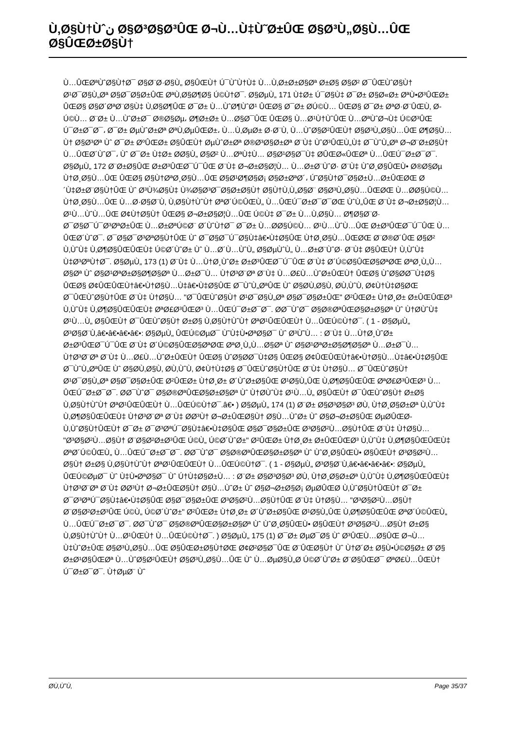Ù‚Ø§Ù†Ùˆن Ø§Ø³Ø§Ø³ÛŒ Ø¬Ù…Ù‡Ù˜Ø±ÛŒ Ø§Ø³Ù„Ø§Ù…ÛŒ Ø§ÛŒØ±Ø§Ù†
Ù…ÛŒØªÙˆØ§Ù†Ø¯ Ø§Ø¨Ø·Ø§Ù„ Ø§ÛŒÙ† Ú¯ÙˆÙ†Ù‡ Ù…Ù‚Ø±Ø±Ø§Øª Ø±Ø§ Ø§Ø² Ø¯ÛŒÙˆØ§Ù† Ø¹Ø¯Ø§Ù„Øª Ø§Ø¯Ø§Ø±ÛŒ ØªÙ‚Ø§Ø¶Ø§ Ú©Ù†Ø¯. Ø§ØµÙ„ 171 Ù‡Ø± Ú¯Ø§Ù‡ Ø¯Ø± Ø§Ø«Ø± ØªÙ•Ø³ÛŒØ± ÛŒØ§ Ø§Ø´ØªØ¨Ø§Ù‡ Ù‚Ø§Ø¶ÛŒ Ø¯Ø± Ù…ÙˆØ¶ÙˆØ¹ ÛŒØ§ Ø¯Ø± Ø­Ú©Ù… ÛŒØ§ Ø¯Ø± ØªØ·Ø¨ÛŒÙ‚ Ø­Ú©Ù… Ø¨Ø± Ù…ÙˆØ±Ø¯ Ø®Ø§Øµ، Ø¶Ø±Ø± Ù…Ø§Ø¯ÛŒ ÛŒØ§ Ù…Ø¹Ù†ÙˆÛŒ Ù…ØªÙˆØ¬Ù‡ Ú©Ø³ÛŒ Ú¯Ø±Ø¯Ø¯، Ø¯Ø± ØµÙˆØ±Øª ØªÙ‚ØµÛŒØ±، Ù…Ù‚ØµØ± Ø·Ø¨Ù‚ Ù…ÙˆØ§Ø²ÛŒÙ† Ø§Ø³Ù„Ø§Ù…ÛŒ Ø¶Ø§Ù…Ù† Ø§Ø³Øª Ùˆ Ø¯Ø± ØºÛŒØ± Ø§ÛŒÙ† ØµÙˆØ±Øª Ø®Ø³Ø§Ø±Øª Ø¨Ù‡ ÙˆØ³ÛŒÙ„Ù‡ Ø¯ÙˆÙ„Øª Ø¬Ø¨Ø±Ø§Ù† Ù…ÛŒØ´ÙˆØ¯، Ùˆ Ø¯Ø± Ù‡Ø± Ø­Ø§Ù„ Ø§Ø² Ù…ØªÙ‡Ù… Ø§Ø¹Ø§Ø¯Ù‡ Ø­ÛŒØ«ÛŒØª Ù…ÛŒÚ¯Ø±Ø¯Ø¯. Ø§ØµÙ„ 172 Ø¨Ø±Ø§ÛŒ Ø±Ø³ÛŒØ¯Ú¯ÛŒ Ø¨Ù‡ Ø¬Ø±Ø§Ø¦Ù… Ù…Ø±Ø¨ÙˆØ· Ø¨Ù‡ ÙˆØ¸Ø§ÛŒÙ• Ø®Ø§Øµ Ù†Ø¸Ø§Ù…ÛŒ ÛŒØ§ Ø§Ù†ØªØ¸Ø§Ù…ÛŒ Ø§Ø¹Ø¶Ø§Ø¡ Ø§Ø±ØªØ´، Ú˜Ø§Ù†Ø¯Ø§Ø±Ù…Ø±ÛŒØŒ Ø´Ù‡Ø±Ø¨Ø§Ù†ÛŒ Ùˆ Ø³Ù¾Ø§Ù‡ Ù¾Ø§Ø³Ø¯Ø§Ø±Ø§Ù† Ø§Ù†Ù‚Ù„Ø§Ø¨ Ø§Ø³Ù„Ø§Ù…ÛŒØŒ Ù…Ø­Ø§Ú©Ù… Ù†Ø¸Ø§Ù…ÛŒ Ù…Ø·Ø§Ø¨Ù‚ Ù‚Ø§Ù†ÙˆÙ† ØªØ´Ú©ÛŒÙ„ Ù…ÛŒÚ¯Ø±Ø¯Ø¯ØŒ ÙˆÙ„ÛŒ Ø¨Ù‡ Ø¬Ø±Ø§Ø¦Ù… Ø¹Ù…ÙˆÙ…ÛŒ Ø¢Ù†Ø§Ù† ÛŒØ§ Ø¬Ø±Ø§Ø¦Ù…ÛŒ Ú©Ù‡ Ø¯Ø± Ù…Ù‚Ø§Ù… Ø¶Ø§Ø¨Ø· Ø¯Ø§Ø¯Ú¯Ø³ØªØ±ÛŒ Ù…Ø±ØªÚ©Ø¨ Ø´ÙˆÙ†Ø¯ Ø¯Ø± Ù…Ø­Ø§Ú©Ù… Ø¹Ù…ÙˆÙ…ÛŒ Ø±Ø³ÛŒØ¯Ú¯ÛŒ Ù…ÛŒØ´ÙˆØ¯. Ø¯Ø§Ø¯Ø³ØªØ§Ù†ÛŒ Ùˆ Ø¯Ø§Ø¯Ú¯Ø§Ù‡â€•Ù‡Ø§ÛŒ Ù†Ø¸Ø§Ù…ÛŒØŒ Ø¨Ø®Ø´ÛŒ Ø§Ø² Ù‚ÙˆÙ‡ Ù‚Ø¶Ø§ÛŒÛŒÙ‡ Ú©Ø´ÙˆØ± Ùˆ Ù…Ø´Ù…ÙˆÙ„ Ø§ØµÙˆÙ„ Ù…Ø±Ø¨ÙˆØ· Ø¨Ù‡ Ø§ÛŒÙ† Ù‚ÙˆÙ‡ Ù‡Ø³ØªÙ†Ø¯. Ø§ØµÙ„ 173 (1) Ø¨Ù‡ Ù…Ù†Ø¸ÙˆØ± Ø±Ø³ÛŒØ¯Ú¯ÛŒ Ø¨Ù‡ Ø´Ú©Ø§ÛŒØ§ØªØŒ ØªØ¸Ù„Ù…Ø§Øª Ùˆ Ø§Ø¹ØªØ±Ø§Ø¶Ø§Øª Ù…Ø±Ø¯Ù… Ù†Ø³Ø¨Øª Ø¨Ù‡ Ù…Ø£Ù…ÙˆØ±ÛŒÙ† ÛŒØ§ ÙˆØ§Ø­Ø¯Ù‡Ø§ ÛŒØ§ Ø¢ÛŒÛŒÙ†â€•Ù†Ø§Ù…Ù‡â€•Ù‡Ø§ÛŒ Ø¯ÙˆÙ„ØªÛŒ Ùˆ Ø§Ø­Ù‚Ø§Ù‚ Ø­Ù‚ÙˆÙ‚ Ø¢Ù†Ù‡Ø§ØŒ Ø¯ÛŒÙˆØ§Ù†ÛŒ Ø¨Ù‡ Ù†Ø§Ù… "Ø¯ÛŒÙˆØ§Ù† Ø¹Ø¯Ø§Ù„Øª Ø§Ø¯Ø§Ø±ÛŒ" Ø²ÛŒØ± Ù†Ø¸Ø± Ø±ÛŒÛŒØ³ Ù‚ÙˆÙ‡ Ù‚Ø¶Ø§ÛŒÛŒÙ‡ ØªØ£Ø³ÛŒØ³ Ù…ÛŒÚ¯Ø±Ø¯Ø¯. Ø­Ø¯ÙˆØ¯ Ø§Ø®ØªÛŒØ§Ø±Ø§Øª Ùˆ Ù†Ø­ÙˆÙ‡ Ø¹Ù…Ù„ Ø§ÛŒÙ† Ø¯ÛŒÙˆØ§Ù† Ø±Ø§ Ù‚Ø§Ù†ÙˆÙ† ØªØ¹ÛŒÛŒÙ† Ù…ÛŒÚ©Ù†Ø¯. ( 1 - Ø§ØµÙ„ Ø³Ø§Ø¨Ù‚â€•â€•â€•â€•: Ø§ØµÙ„ ÛŒÚ©ØµØ¯ Ù˜Ù‡Ù•ØªØ§Ø¯ Ùˆ Ø³Ù˜Ù… : Ø¨Ù‡ Ù…Ù†Ø¸ÙˆØ± Ø±Ø³ÛŒØ¯Ú¯ÛŒ Ø¨Ù‡ Ø´Ú©Ø§ÛŒØ§ØªØŒ ØªØ¸Ù„Ù…Ø§Øª Ùˆ Ø§Ø¹ØªØ±Ø§Ø¶Ø§Øª Ù…Ø±Ø¯Ù… Ù†Ø³Ø¨Øª Ø¨Ù‡ Ù…Ø£Ù…ÙˆØ±ÛŒÙ† ÛŒØ§ ÙˆØ§Ø­Ø¯Ù‡Ø§ ÛŒØ§ Ø¢ÛŒÛŒÙ†â€•Ù†Ø§Ù…Ù‡â€•Ù‡Ø§ÛŒ Ø¯ÙˆÙ„ØªÛŒ Ùˆ Ø§Ø­Ù‚Ø§Ù‚ Ø­Ù‚ÙˆÙ‚ Ø¢Ù†Ù‡Ø§ Ø¯ÛŒÙˆØ§Ù†ÛŒ Ø¨Ù‡ Ù†Ø§Ù… Ø¯ÛŒÙˆØ§Ù† Ø¹Ø¯Ø§Ù„Øª Ø§Ø¯Ø§Ø±ÛŒ Ø²ÛŒØ± Ù†Ø¸Ø± Ø´ÙˆØ±Ø§ÛŒ Ø¹Ø§Ù„ÛŒ Ù‚Ø¶Ø§ÛŒÛŒ ØªØ£Ø³ÛŒØ³ Ù…ÛŒÚ¯Ø±Ø¯Ø¯. Ø­Ø¯ÙˆØ¯ Ø§Ø®ØªÛŒØ§Ø±Ø§Øª Ùˆ Ù†Ø­ÙˆÙ‡ Ø¹Ù…Ù„ Ø§ÛŒÙ† Ø¯ÛŒÙˆØ§Ù† Ø±Ø§ Ù‚Ø§Ù†ÙˆÙ† ØªØ¹ÛŒÛŒÙ† Ù…ÛŒÚ©Ù†Ø¯.â€• ) Ø§ØµÙ„ 174 (1) Ø¨Ø± Ø§Ø³Ø§Ø³ Ø­Ù‚ Ù†Ø¸Ø§Ø±Øª Ù‚ÙˆÙ‡ Ù‚Ø¶Ø§ÛŒÛŒÙ‡ Ù†Ø³Ø¨Øª Ø¨Ù‡ Ø­Ø³Ù† Ø¬Ø±ÛŒØ§Ù† Ø§Ù…ÙˆØ± Ùˆ Ø§Ø¬Ø±Ø§ÛŒ ØµØ­ÛŒØ­ Ù‚ÙˆØ§Ù†ÛŒÙ† Ø¯Ø± Ø¯Ø³ØªÚ¯Ø§Ù‡â€•Ù‡Ø§ÛŒ Ø§Ø¯Ø§Ø±ÛŒ Ø³Ø§Ø²Ù…Ø§Ù†ÛŒ Ø¨Ù‡ Ù†Ø§Ù… "Ø³Ø§Ø²Ù…Ø§Ù† Ø¨Ø§Ø²Ø±Ø³ÛŒ Ú©Ù„ Ú©Ø´ÙˆØ±" Ø²ÛŒØ± Ù†Ø¸Ø± Ø±ÛŒÛŒØ³ Ù‚ÙˆÙ‡ Ù‚Ø¶Ø§ÛŒÛŒÙ‡ ØªØ´Ú©ÛŒÙ„ Ù…ÛŒÚ¯Ø±Ø¯Ø¯. Ø­Ø¯ÙˆØ¯ Ø§Ø®ØªÛŒØ§Ø±Ø§Øª Ùˆ ÙˆØ¸Ø§ÛŒÙ• Ø§ÛŒÙ† Ø³Ø§Ø²Ù…Ø§Ù† Ø±Ø§ Ù‚Ø§Ù†ÙˆÙ† ØªØ¹ÛŒÛŒÙ† Ù…ÛŒÚ©Ù†Ø¯. ( 1 - Ø§ØµÙ„ Ø³Ø§Ø¨Ù‚â€•â€•â€•â€•: Ø§ØµÙ„ ÛŒÚ©ØµØ¯ Ùˆ Ù‡Ù•ØªØ§Ø¯ Ùˆ Ú†Ù‡Ø§Ø±Ù… : Ø¨Ø± Ø§Ø³Ø§Ø³ Ø­Ù‚ Ù†Ø¸Ø§Ø±Øª Ù‚ÙˆÙ‡ Ù‚Ø¶Ø§ÛŒÛŒÙ‡ Ù†Ø³Ø¨Øª Ø¨Ù‡ Ø­Ø³Ù† Ø¬Ø±ÛŒØ§Ù† Ø§Ù…ÙˆØ± Ùˆ Ø§Ø¬Ø±Ø§Ø¡ ØµØ­ÛŒØ­ Ù‚ÙˆØ§Ù†ÛŒÙ† Ø¯Ø± Ø¯Ø³ØªÚ¯Ø§Ù‡â€•Ù‡Ø§ÛŒ Ø§Ø¯Ø§Ø±ÛŒ Ø³Ø§Ø²Ù…Ø§Ù†ÛŒ Ø¨Ù‡ Ù†Ø§Ù… "Ø³Ø§Ø²Ù…Ø§Ù† Ø¨Ø§Ø²Ø±Ø³ÛŒ Ú©Ù„ Ú©Ø´ÙˆØ±" Ø²ÛŒØ± Ù†Ø¸Ø± Ø´ÙˆØ±Ø§ÛŒ Ø¹Ø§Ù„ÛŒ Ù‚Ø¶Ø§ÛŒÛŒ ØªØ´Ú©ÛŒÙ„ Ù…ÛŒÚ¯Ø±Ø¯Ø¯. Ø­Ø¯ÙˆØ¯ Ø§Ø®ØªÛŒØ§Ø±Ø§Øª Ùˆ ÙˆØ¸Ø§ÛŒÙ• Ø§ÛŒÙ† Ø³Ø§Ø²Ù…Ø§Ù† Ø±Ø§ Ù‚Ø§Ù†ÙˆÙ† Ù…Ø¹ÛŒÙ† Ù…ÛŒÚ©Ù†Ø¯. ) Ø§ØµÙ„ 175 (1) Ø¯Ø± ØµØ¯Ø§ Ùˆ Ø³ÛŒÙ…Ø§ÛŒ Ø¬Ù…Ù‡ÙˆØ±ÛŒ Ø§Ø³Ù„Ø§Ù…ÛŒ Ø§ÛŒØ±Ø§Ù†ØŒ Ø¢Ø²Ø§Ø¯ÛŒ Ø¨ÛŒØ§Ù† Ùˆ Ù†Ø´Ø± Ø§Ù•Ú©Ø§Ø± Ø¨Ø§ Ø±Ø¹Ø§ÛŒØª Ù…ÙˆØ§Ø²ÛŒÙ† Ø§Ø³Ù„Ø§Ù…ÛŒ Ùˆ Ù…ØµØ§Ù„Ø­ Ú©Ø´ÙˆØ± Ø¨Ø§ÛŒØ¯ ØªØ£Ù…ÛŒÙ† Ú¯Ø±Ø¯Ø¯. Ù†ØµØ¨ Ùˆ
Ø­Ù‚Ù˜Ù‚ Page 35/37